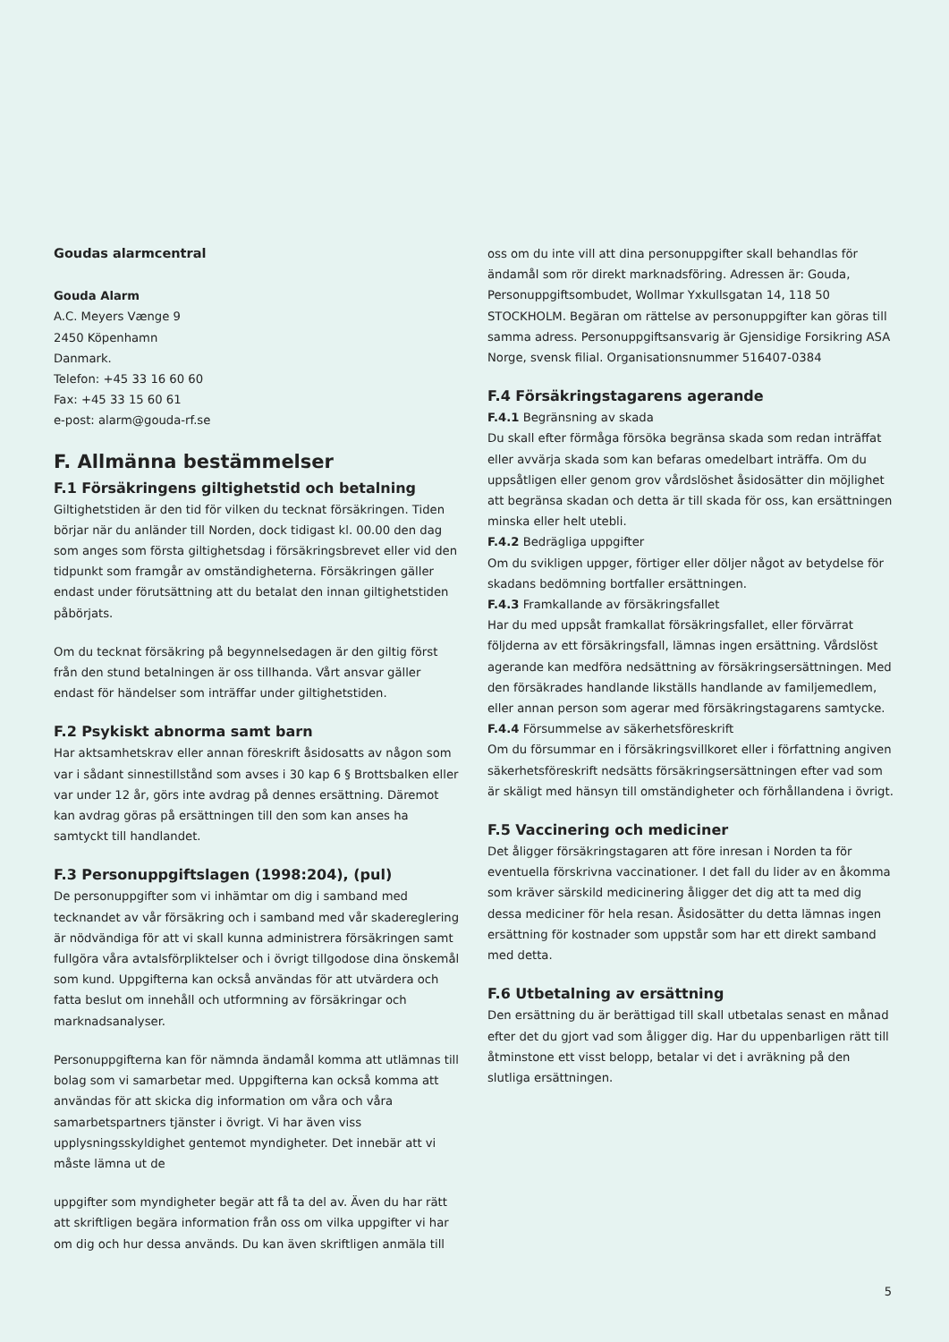Goudas alarmcentral
Gouda Alarm
A.C. Meyers Vænge 9
2450 Köpenhamn
Danmark.
Telefon: +45 33 16 60 60
Fax: +45 33 15 60 61
e-post: alarm@gouda-rf.se
F. Allmänna bestämmelser
F.1 Försäkringens giltighetstid och betalning
Giltighetstiden är den tid för vilken du tecknat försäkringen. Tiden börjar när du anländer till Norden, dock tidigast kl. 00.00 den dag som anges som första giltighetsdag i försäkringsbrevet eller vid den tidpunkt som framgår av omständigheterna. Försäkringen gäller endast under förutsättning att du betalat den innan giltighetstiden påbörjats.
Om du tecknat försäkring på begynnelsedagen är den giltig först från den stund betalningen är oss tillhanda. Vårt ansvar gäller endast för händelser som inträffar under giltighetstiden.
F.2 Psykiskt abnorma samt barn
Har aktsamhetskrav eller annan föreskrift åsidosatts av någon som var i sådant sinnestillstånd som avses i 30 kap 6 § Brottsbalken eller var under 12 år, görs inte avdrag på dennes ersättning. Däremot kan avdrag göras på ersättningen till den som kan anses ha samtyckt till handlandet.
F.3 Personuppgiftslagen (1998:204), (pul)
De personuppgifter som vi inhämtar om dig i samband med tecknandet av vår försäkring och i samband med vår skadereglering är nödvändiga för att vi skall kunna administrera försäkringen samt fullgöra våra avtalsförpliktelser och i övrigt tillgodose dina önskemål som kund. Uppgifterna kan också användas för att utvärdera och fatta beslut om innehåll och utformning av försäkringar och marknadsanalyser.
Personuppgifterna kan för nämnda ändamål komma att utlämnas till bolag som vi samarbetar med. Uppgifterna kan också komma att användas för att skicka dig information om våra och våra samarbetspartners tjänster i övrigt. Vi har även viss upplysningsskyldighet gentemot myndigheter. Det innebär att vi måste lämna ut de
uppgifter som myndigheter begär att få ta del av. Även du har rätt att skriftligen begära information från oss om vilka uppgifter vi har om dig och hur dessa används. Du kan även skriftligen anmäla till
oss om du inte vill att dina personuppgifter skall behandlas för ändamål som rör direkt marknadsföring. Adressen är: Gouda, Personuppgiftsombudet, Wollmar Yxkullsgatan 14, 118 50 STOCKHOLM. Begäran om rättelse av personuppgifter kan göras till samma adress. Personuppgiftsansvarig är Gjensidige Forsikring ASA Norge, svensk filial. Organisationsnummer 516407-0384
F.4 Försäkringstagarens agerande
F.4.1 Begränsning av skada
Du skall efter förmåga försöka begränsa skada som redan inträffat eller avvärja skada som kan befaras omedelbart inträffa. Om du uppsåtligen eller genom grov vårdslöshet åsidosätter din möjlighet att begränsa skadan och detta är till skada för oss, kan ersättningen minska eller helt utebli.
F.4.2 Bedrägliga uppgifter
Om du svikligen uppger, förtiger eller döljer något av betydelse för skadans bedömning bortfaller ersättningen.
F.4.3 Framkallande av försäkringsfallet
Har du med uppsåt framkallat försäkringsfallet, eller förvärrat följderna av ett försäkringsfall, lämnas ingen ersättning. Vårdslöst agerande kan medföra nedsättning av försäkringsersättningen. Med den försäkrades handlande likställs handlande av familjemedlem, eller annan person som agerar med försäkringstagarens samtycke.
F.4.4 Försummelse av säkerhetsföreskrift
Om du försummar en i försäkringsvillkoret eller i författning angiven säkerhetsföreskrift nedsätts försäkringsersättningen efter vad som är skäligt med hänsyn till omständigheter och förhållandena i övrigt.
F.5 Vaccinering och mediciner
Det åligger försäkringstagaren att före inresan i Norden ta för eventuella förskrivna vaccinationer. I det fall du lider av en åkomma som kräver särskild medicinering åligger det dig att ta med dig dessa mediciner för hela resan. Åsidosätter du detta lämnas ingen ersättning för kostnader som uppstår som har ett direkt samband med detta.
F.6 Utbetalning av ersättning
Den ersättning du är berättigad till skall utbetalas senast en månad efter det du gjort vad som åligger dig. Har du uppenbarligen rätt till åtminstone ett visst belopp, betalar vi det i avräkning på den slutliga ersättningen.
5